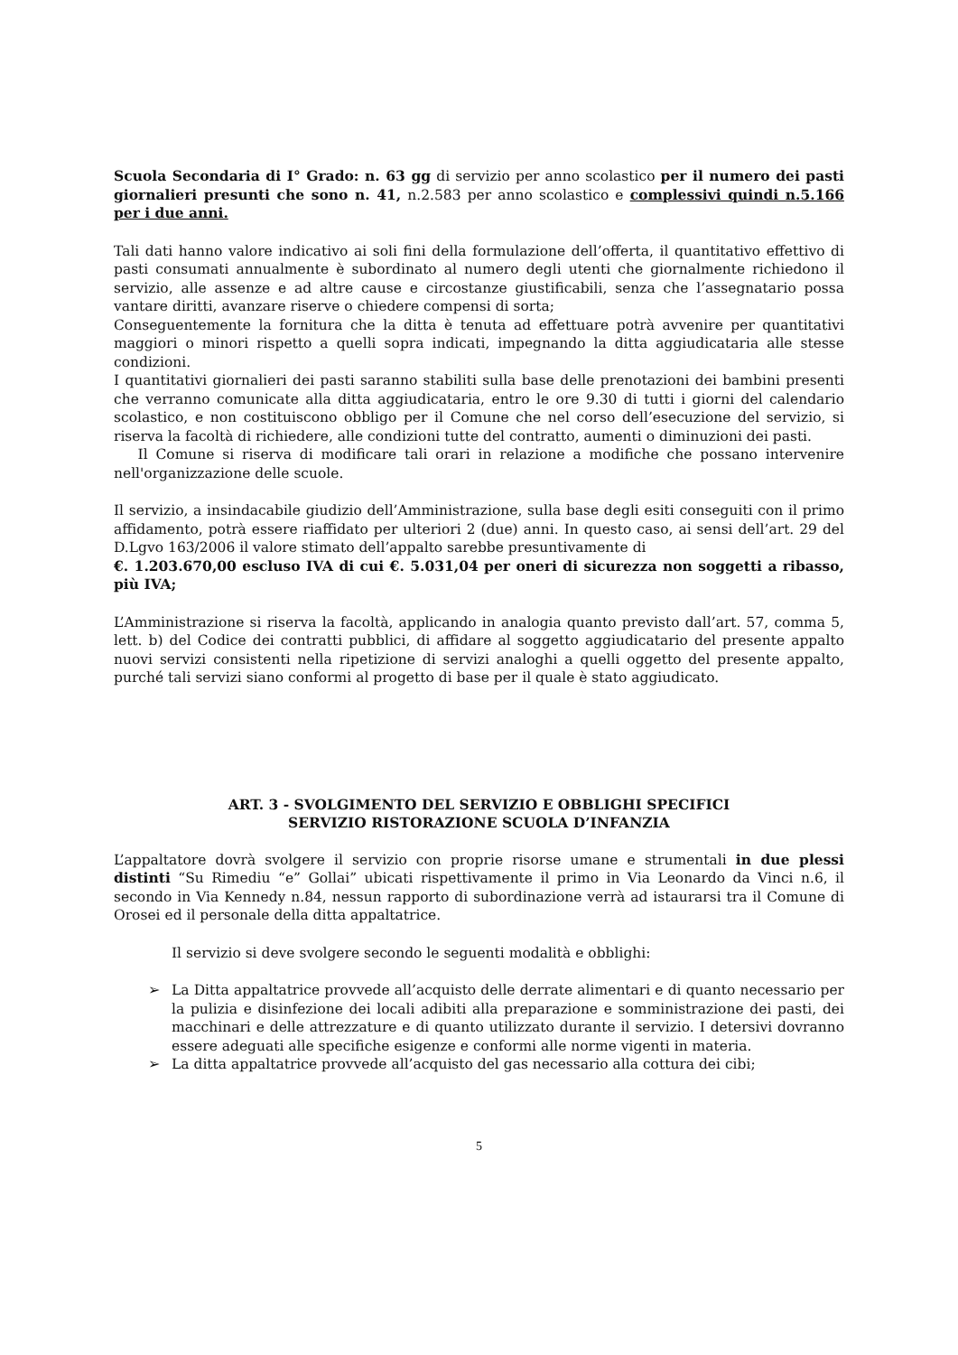Scuola Secondaria di I° Grado: n. 63 gg di servizio per anno scolastico per il numero dei pasti giornalieri presunti che sono n. 41, n.2.583 per anno scolastico e complessivi quindi n.5.166 per i due anni.
Tali dati hanno valore indicativo ai soli fini della formulazione dell’offerta, il quantitativo effettivo di pasti consumati annualmente è subordinato al numero degli utenti che giornalmente richiedono il servizio, alle assenze e ad altre cause e circostanze giustificabili, senza che l’assegnatario possa vantare diritti, avanzare riserve o chiedere compensi di sorta;
Conseguentemente la fornitura che la ditta è tenuta ad effettuare potrà avvenire per quantitativi maggiori o minori rispetto a quelli sopra indicati, impegnando la ditta aggiudicataria alle stesse condizioni.
I quantitativi giornalieri dei pasti saranno stabiliti sulla base delle prenotazioni dei bambini presenti che verranno comunicate alla ditta aggiudicataria, entro le ore 9.30 di tutti i giorni del calendario scolastico, e non costituiscono obbligo per il Comune che nel corso dell’esecuzione del servizio, si riserva la facoltà di richiedere, alle condizioni tutte del contratto, aumenti o diminuzioni dei pasti.
Il Comune si riserva di modificare tali orari in relazione a modifiche che possano intervenire nell'organizzazione delle scuole.
Il servizio, a insindacabile giudizio dell’Amministrazione, sulla base degli esiti conseguiti con il primo affidamento, potrà essere riaffidato per ulteriori 2 (due) anni. In questo caso, ai sensi dell’art. 29 del D.Lgvo 163/2006 il valore stimato dell’appalto sarebbe presuntivamente di
€. 1.203.670,00 escluso IVA di cui €. 5.031,04 per oneri di sicurezza non soggetti a ribasso, più IVA;
L’Amministrazione si riserva la facoltà, applicando in analogia quanto previsto dall’art. 57, comma 5, lett. b) del Codice dei contratti pubblici, di affidare al soggetto aggiudicatario del presente appalto nuovi servizi consistenti nella ripetizione di servizi analoghi a quelli oggetto del presente appalto, purché tali servizi siano conformi al progetto di base per il quale è stato aggiudicato.
ART. 3 - SVOLGIMENTO DEL SERVIZIO E OBBLIGHI SPECIFICI
SERVIZIO RISTORAZIONE SCUOLA D’INFANZIA
L’appaltatore dovrà svolgere il servizio con proprie risorse umane e strumentali in due plessi distinti “Su Rimediu “e” Gollai” ubicati rispettivamente il primo in Via Leonardo da Vinci n.6, il secondo in Via Kennedy n.84, nessun rapporto di subordinazione verrà ad istaurarsi tra il Comune di Orosei ed il personale della ditta appaltatrice.
Il servizio si deve svolgere secondo le seguenti modalità e obblighi:
➢ La Ditta appaltatrice provvede all’acquisto delle derrate alimentari e di quanto necessario per la pulizia e disinfezione dei locali adibiti alla preparazione e somministrazione dei pasti, dei macchinari e delle attrezzature e di quanto utilizzato durante il servizio. I detersivi dovranno essere adeguati alle specifiche esigenze e conformi alle norme vigenti in materia.
➢ La ditta appaltatrice provvede all’acquisto del gas necessario alla cottura dei cibi;
5